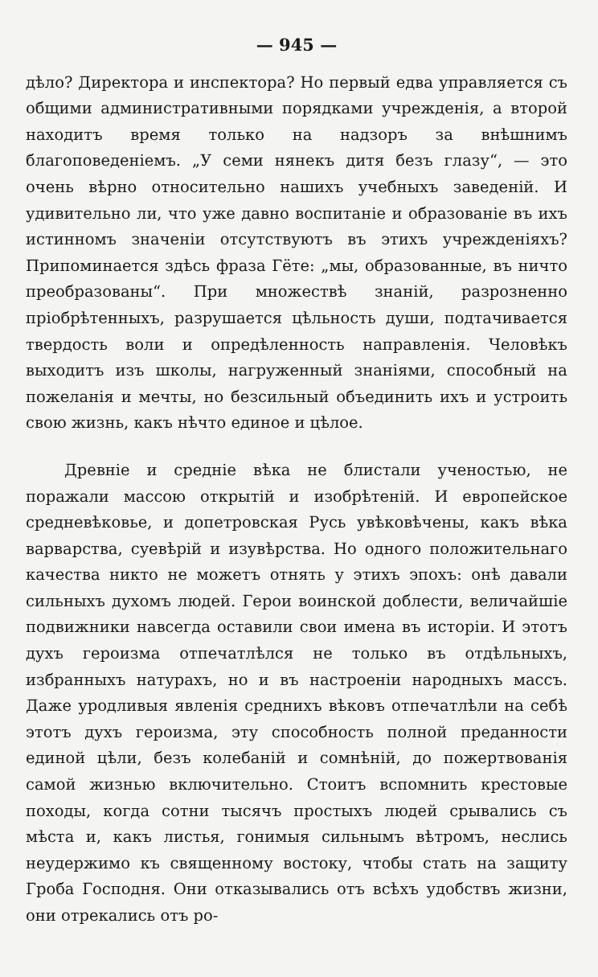— 945 —
дѣло? Директора и инспектора? Но первый едва управляется съ общими административными порядками учрежденія, а второй находитъ время только на надзоръ за внѣшнимъ благоповеденіемъ. „У семи нянекъ дитя безъ глазу“, — это очень вѣрно относительно нашихъ учебныхъ заведеній. И удивительно ли, что уже давно воспитаніе и образованіе въ ихъ истинномъ значеніи отсутствуютъ въ этихъ учрежденіяхъ? Припоминается здѣсь фраза Гёте: „мы, образованные, въ ничто преобразованы“. При множествѣ знаній, разрозненно пріобрѣтенныхъ, разрушается цѣльность души, подтачивается твердость воли и опредѣленность направленія. Человѣкъ выходитъ изъ школы, нагруженный знаніями, способный на пожеланія и мечты, но безсильный объединить ихъ и устроить свою жизнь, какъ нѣчто единое и цѣлое.
Древніе и средніе вѣка не блистали ученостью, не поражали массою открытій и изобрѣтеній. И европейское средневѣковье, и допетровская Русь увѣковѣчены, какъ вѣка варварства, суевѣрій и изувѣрства. Но одного положительнаго качества никто не можетъ отнять у этихъ эпохъ: онѣ давали сильныхъ духомъ людей. Герои воинской доблести, величайшіе подвижники навсегда оставили свои имена въ исторіи. И этотъ духъ героизма отпечатлѣлся не только въ отдѣльныхъ, избранныхъ натурахъ, но и въ настроеніи народныхъ массъ. Даже уродливыя явленія среднихъ вѣковъ отпечатлѣли на себѣ этотъ духъ героизма, эту способность полной преданности единой цѣли, безъ колебаній и сомнѣній, до пожертвованія самой жизнью включительно. Стоитъ вспомнить крестовые походы, когда сотни тысячъ простыхъ людей срывались съ мѣста и, какъ листья, гонимыя сильнымъ вѣтромъ, неслись неудержимо къ священному востоку, чтобы стать на защиту Гроба Господня. Они отказывались отъ всѣхъ удобствъ жизни, они отрекались отъ ро-